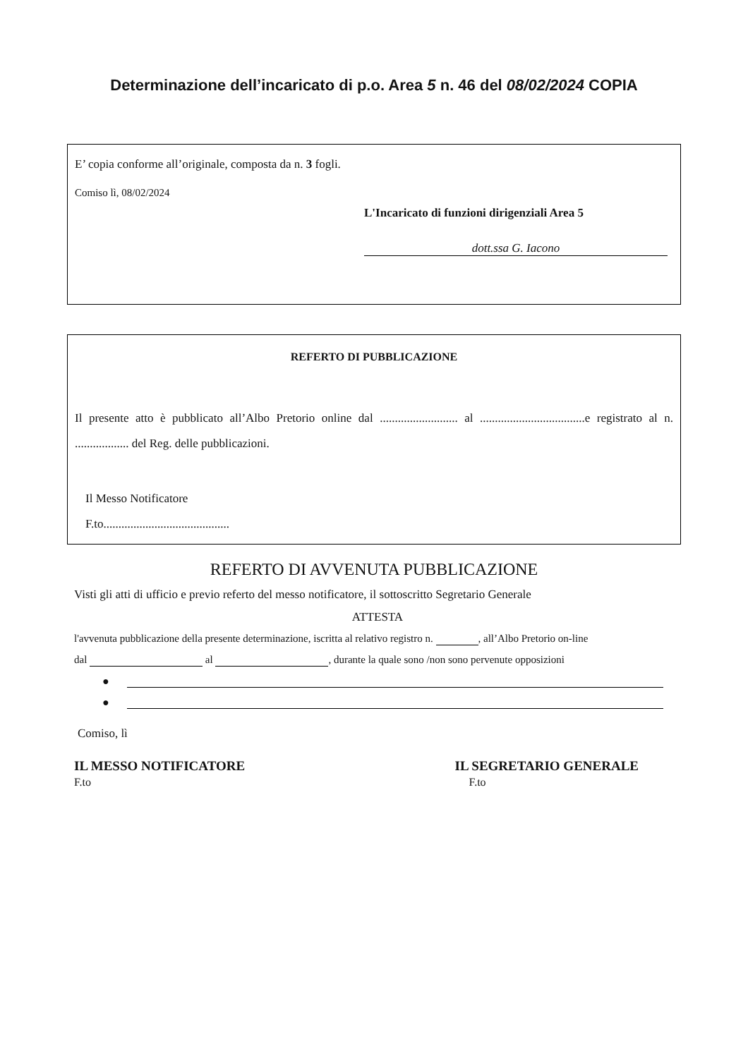Determinazione dell’incaricato di p.o. Area 5 n. 46 del 08/02/2024 COPIA
E’ copia conforme all’originale, composta da n. 3 fogli.
Comiso lì, 08/02/2024
L'Incaricato di funzioni dirigenziali Area 5
dott.ssa G. Iacono
REFERTO DI PUBBLICAZIONE
Il presente atto è pubblicato all’Albo Pretorio online dal .......................... al ...................................e registrato al n. .................. del Reg. delle pubblicazioni.
Il Messo Notificatore
F.to..........................................
REFERTO DI AVVENUTA PUBBLICAZIONE
Visti gli atti di ufficio e previo referto del messo notificatore, il sottoscritto Segretario Generale
ATTESTA
l'avvenuta pubblicazione della presente determinazione, iscritta al relativo registro n. , all’Albo Pretorio on-line
dal al , durante la quale sono /non sono pervenute opposizioni
●
●
Comiso, lì
IL MESSO NOTIFICATORE
F.to
IL SEGRETARIO GENERALE
F.to